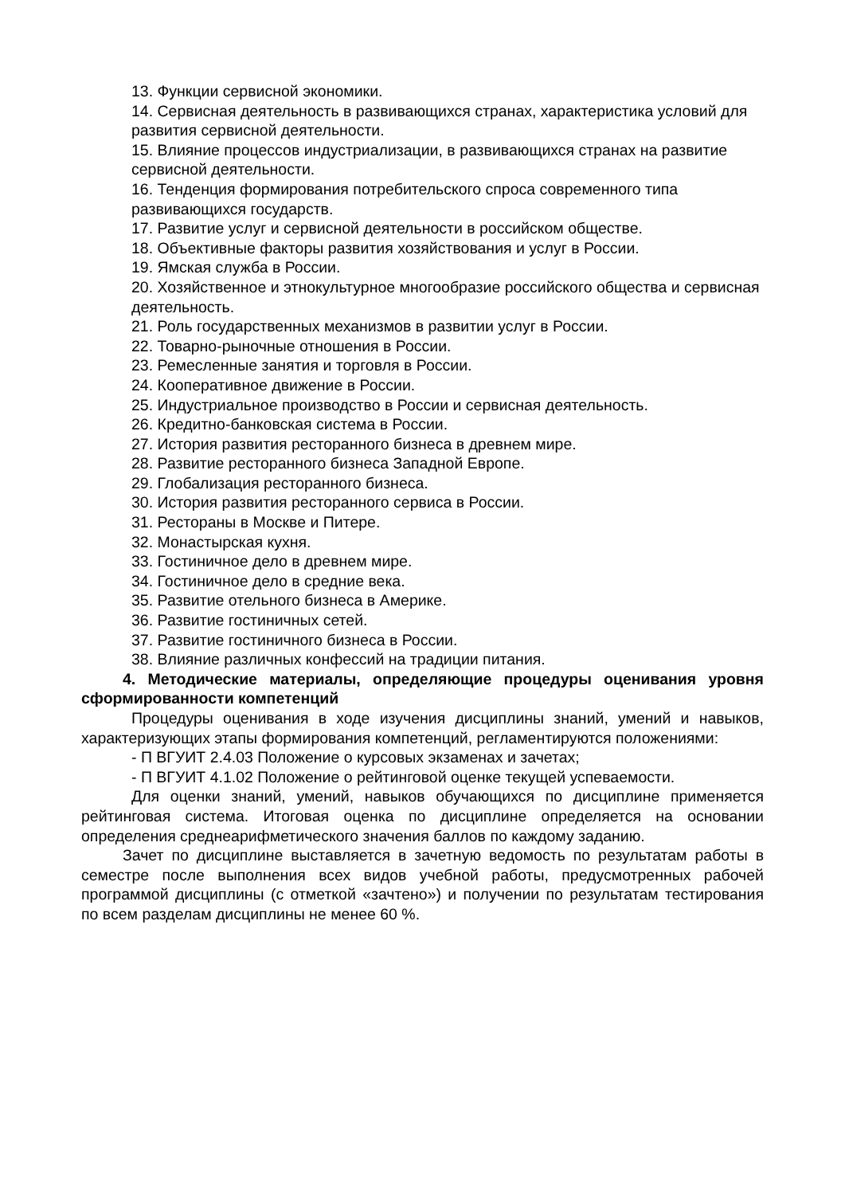13. Функции сервисной экономики.
14. Сервисная деятельность в развивающихся странах, характеристика условий для развития сервисной деятельности.
15. Влияние процессов индустриализации, в развивающихся странах на развитие сервисной деятельности.
16. Тенденция формирования потребительского спроса современного типа развивающихся государств.
17. Развитие услуг и сервисной деятельности в российском обществе.
18. Объективные факторы развития хозяйствования и услуг в России.
19. Ямская служба в России.
20. Хозяйственное и этнокультурное многообразие российского общества и сервисная деятельность.
21. Роль государственных механизмов в развитии услуг в России.
22. Товарно-рыночные отношения в России.
23. Ремесленные занятия и торговля в России.
24. Кооперативное движение в России.
25. Индустриальное производство в России и сервисная деятельность.
26. Кредитно-банковская система в России.
27. История развития ресторанного бизнеса в древнем мире.
28. Развитие ресторанного бизнеса Западной Европе.
29. Глобализация ресторанного бизнеса.
30. История развития ресторанного сервиса в России.
31. Рестораны в Москве и Питере.
32. Монастырская кухня.
33. Гостиничное дело в древнем мире.
34. Гостиничное дело в средние века.
35. Развитие отельного бизнеса в Америке.
36. Развитие гостиничных сетей.
37. Развитие гостиничного бизнеса в России.
38. Влияние различных конфессий на традиции питания.
4. Методические материалы, определяющие процедуры оценивания уровня сформированности компетенций
Процедуры оценивания в ходе изучения дисциплины знаний, умений и навыков, характеризующих этапы формирования компетенций, регламентируются положениями:
- П ВГУИТ 2.4.03 Положение о курсовых экзаменах и зачетах;
- П ВГУИТ 4.1.02 Положение о рейтинговой оценке текущей успеваемости.
Для оценки знаний, умений, навыков обучающихся по дисциплине применяется рейтинговая система. Итоговая оценка по дисциплине определяется на основании определения среднеарифметического значения баллов по каждому заданию.
Зачет по дисциплине выставляется в зачетную ведомость по результатам работы в семестре после выполнения всех видов учебной работы, предусмотренных рабочей программой дисциплины (с отметкой «зачтено») и получении по результатам тестирования по всем разделам дисциплины не менее 60 %.